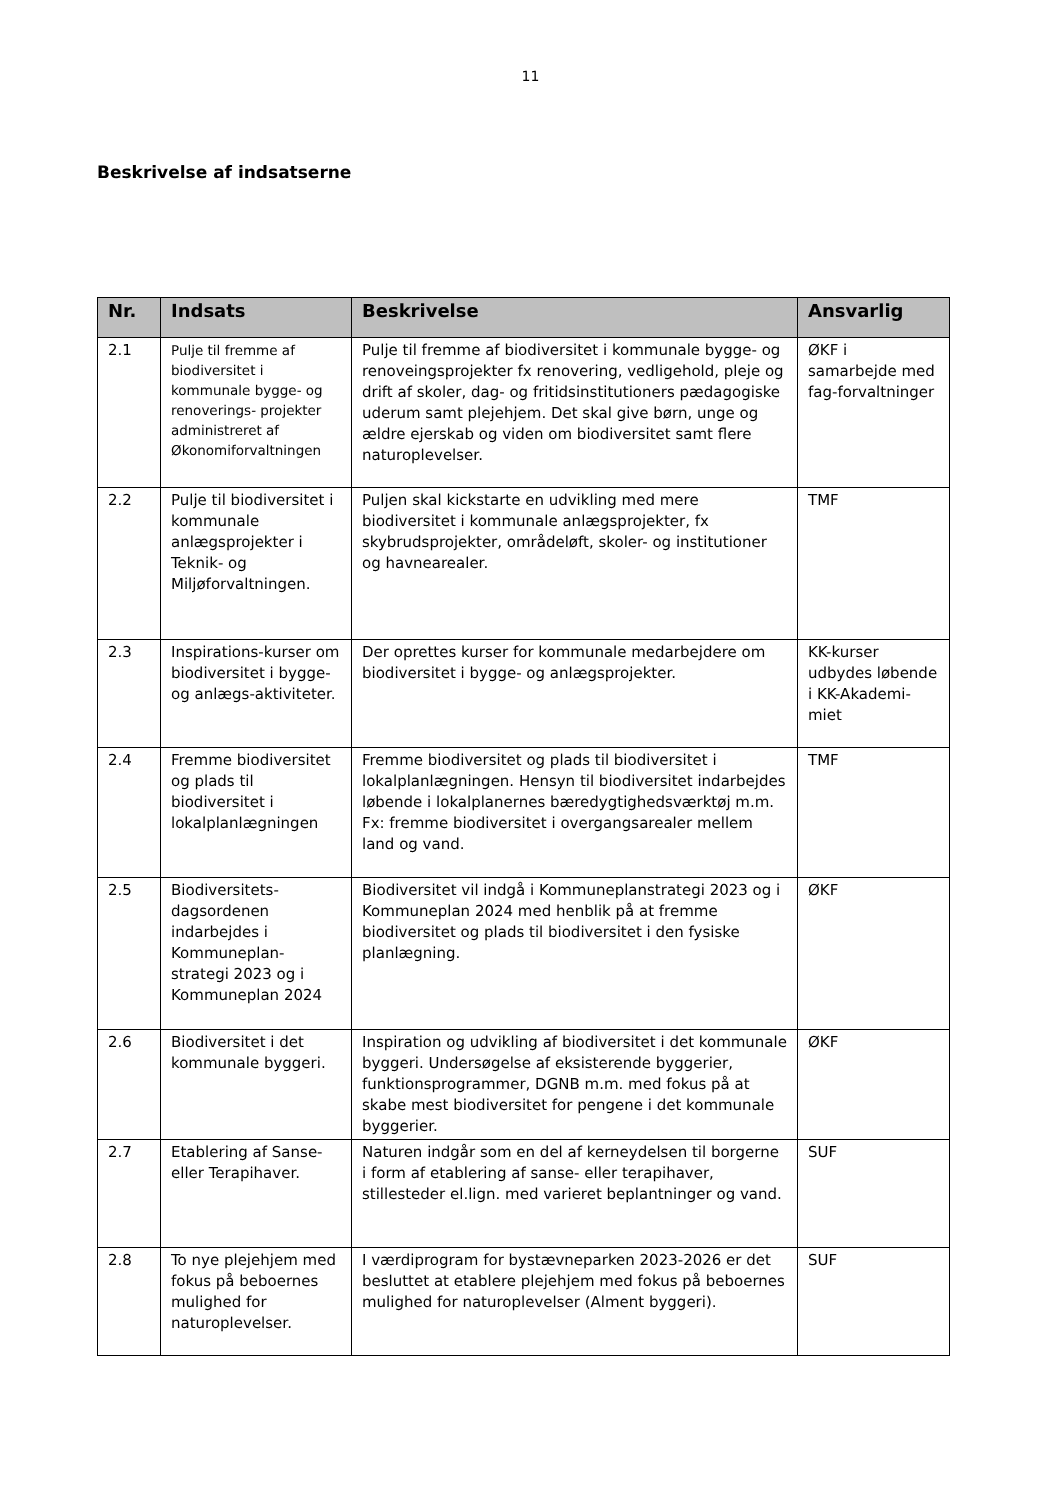11
Beskrivelse af indsatserne
| Nr. | Indsats | Beskrivelse | Ansvarlig |
| --- | --- | --- | --- |
| 2.1 | Pulje til fremme af biodiversitet i kommunale bygge- og renoverings- projekter administreret af Økonomiforvaltningen | Pulje til fremme af biodiversitet i kommunale bygge- og renoveingsprojekter fx renovering, vedligehold, pleje og drift af skoler, dag- og fritidsinstitutioners pædagogiske uderum samt plejehjem. Det skal give børn, unge og ældre ejerskab og viden om biodiversitet samt flere naturoplevelser. | ØKF i samarbejde med fag-forvaltninger |
| 2.2 | Pulje til biodiversitet i kommunale anlægsprojekter i Teknik- og Miljøforvaltningen. | Puljen skal kickstarte en udvikling med mere biodiversitet i kommunale anlægsprojekter, fx skybrudsprojekter, områdeløft, skoler- og institutioner og havnearealer. | TMF |
| 2.3 | Inspirations-kurser om biodiversitet i bygge- og anlægs-aktiviteter. | Der oprettes kurser for kommunale medarbejdere om biodiversitet i bygge- og anlægsprojekter. | KK-kurser udbydes løbende i KK-Akademi-miet |
| 2.4 | Fremme biodiversitet og plads til biodiversitet i lokalplanlægningen | Fremme biodiversitet og plads til biodiversitet i lokalplanlægningen. Hensyn til biodiversitet indarbejdes løbende i lokalplanernes bæredygtighedsværktøj m.m. Fx: fremme biodiversitet i overgangsarealer mellem land og vand. | TMF |
| 2.5 | Biodiversitets-dagsordenen indarbejdes i Kommuneplan-strategi 2023 og i Kommuneplan 2024 | Biodiversitet vil indgå i Kommuneplanstrategi 2023 og i Kommuneplan 2024 med henblik på at fremme biodiversitet og plads til biodiversitet i den fysiske planlægning. | ØKF |
| 2.6 | Biodiversitet i det kommunale byggeri. | Inspiration og udvikling af biodiversitet i det kommunale byggeri. Undersøgelse af eksisterende byggerier, funktionsprogrammer, DGNB m.m. med fokus på at skabe mest biodiversitet for pengene i det kommunale byggerier. | ØKF |
| 2.7 | Etablering af Sanse- eller Terapihaver. | Naturen indgår som en del af kerneydelsen til borgerne i form af etablering af sanse- eller terapihaver, stillesteder el.lign. med varieret beplantninger og vand. | SUF |
| 2.8 | To nye plejehjem med fokus på beboernes mulighed for naturoplevelser. | I værdiprogram for bystævneparken 2023-2026 er det besluttet at etablere plejehjem med fokus på beboernes mulighed for naturoplevelser (Alment byggeri). | SUF |